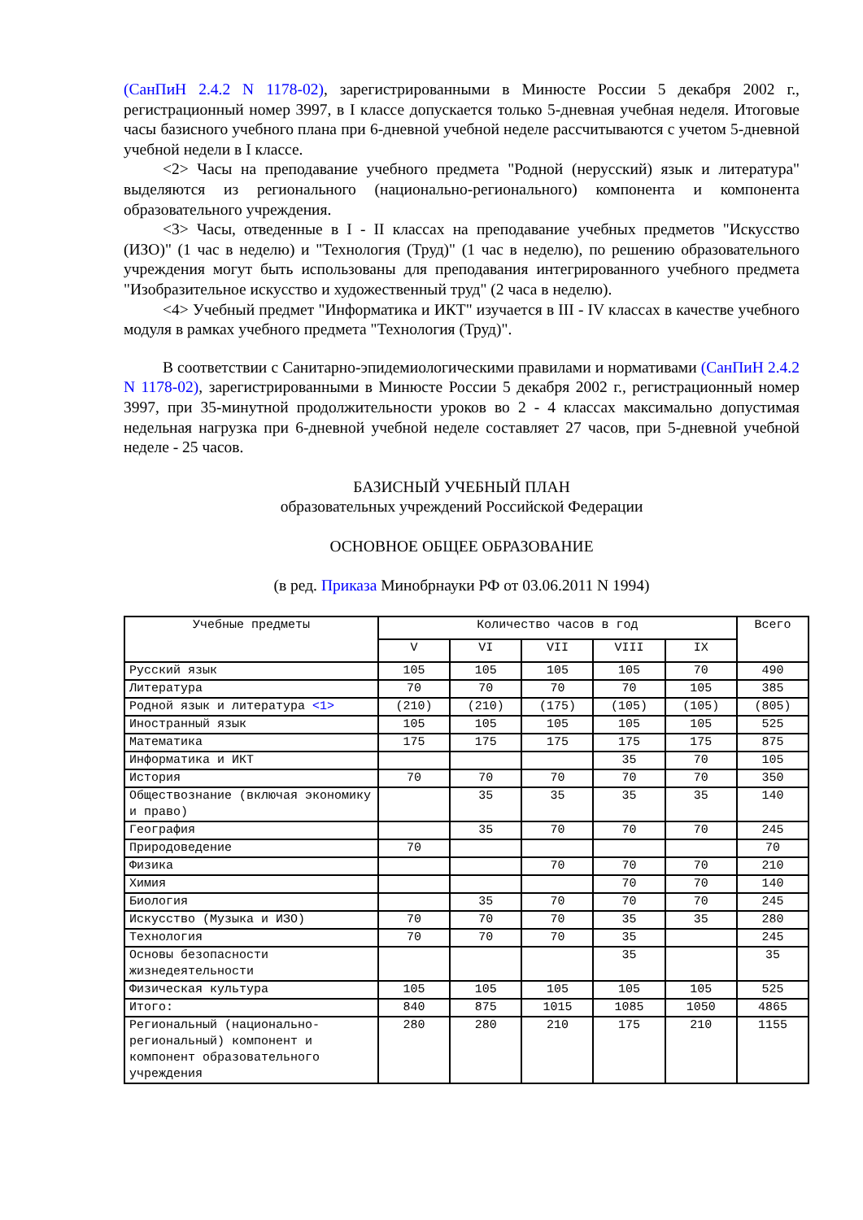(СанПиН 2.4.2 N 1178-02), зарегистрированными в Минюсте России 5 декабря 2002 г., регистрационный номер 3997, в I классе допускается только 5-дневная учебная неделя. Итоговые часы базисного учебного плана при 6-дневной учебной неделе рассчитываются с учетом 5-дневной учебной недели в I классе.
<2> Часы на преподавание учебного предмета "Родной (нерусский) язык и литература" выделяются из регионального (национально-регионального) компонента и компонента образовательного учреждения.
<3> Часы, отведенные в I - II классах на преподавание учебных предметов "Искусство (ИЗО)" (1 час в неделю) и "Технология (Труд)" (1 час в неделю), по решению образовательного учреждения могут быть использованы для преподавания интегрированного учебного предмета "Изобразительное искусство и художественный труд" (2 часа в неделю).
<4> Учебный предмет "Информатика и ИКТ" изучается в III - IV классах в качестве учебного модуля в рамках учебного предмета "Технология (Труд)".
В соответствии с Санитарно-эпидемиологическими правилами и нормативами (СанПиН 2.4.2 N 1178-02), зарегистрированными в Минюсте России 5 декабря 2002 г., регистрационный номер 3997, при 35-минутной продолжительности уроков во 2 - 4 классах максимально допустимая недельная нагрузка при 6-дневной учебной неделе составляет 27 часов, при 5-дневной учебной неделе - 25 часов.
БАЗИСНЫЙ УЧЕБНЫЙ ПЛАН
образовательных учреждений Российской Федерации
ОСНОВНОЕ ОБЩЕЕ ОБРАЗОВАНИЕ
(в ред. Приказа Минобрнауки РФ от 03.06.2011 N 1994)
| Учебные предметы | Количество часов в год | | | | | Всего |
| --- | --- | --- | --- | --- | --- | --- |
| | V | VI | VII | VIII | IX | |
| Русский язык | 105 | 105 | 105 | 105 | 70 | 490 |
| Литература | 70 | 70 | 70 | 70 | 105 | 385 |
| Родной язык и литература <1> | (210) | (210) | (175) | (105) | (105) | (805) |
| Иностранный язык | 105 | 105 | 105 | 105 | 105 | 525 |
| Математика | 175 | 175 | 175 | 175 | 175 | 875 |
| Информатика и ИКТ | | | | 35 | 70 | 105 |
| История | 70 | 70 | 70 | 70 | 70 | 350 |
| Обществознание (включая экономику и право) | | 35 | 35 | 35 | 35 | 140 |
| География | | 35 | 70 | 70 | 70 | 245 |
| Природоведение | 70 | | | | | 70 |
| Физика | | | 70 | 70 | 70 | 210 |
| Химия | | | | 70 | 70 | 140 |
| Биология | | 35 | 70 | 70 | 70 | 245 |
| Искусство (Музыка и ИЗО) | 70 | 70 | 70 | 35 | 35 | 280 |
| Технология | 70 | 70 | 70 | 35 | | 245 |
| Основы безопасности жизнедеятельности | | | | 35 | | 35 |
| Физическая культура | 105 | 105 | 105 | 105 | 105 | 525 |
| Итого: | 840 | 875 | 1015 | 1085 | 1050 | 4865 |
| Региональный (национально-региональный) компонент и компонент образовательного учреждения | 280 | 280 | 210 | 175 | 210 | 1155 |